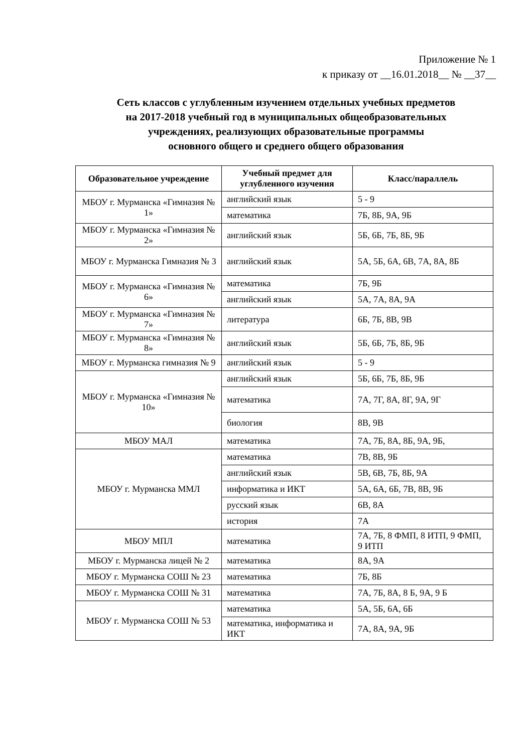Приложение № 1
к приказу от __16.01.2018__ № __37__
Сеть классов с углубленным изучением отдельных учебных предметов
на 2017-2018 учебный год в муниципальных общеобразовательных
учреждениях, реализующих образовательные программы
основного общего и среднего общего образования
| Образовательное учреждение | Учебный предмет для углубленного изучения | Класс/параллель |
| --- | --- | --- |
| МБОУ г. Мурманска «Гимназия № 1» | английский язык | 5 - 9 |
| | математика | 7Б, 8Б, 9А, 9Б |
| МБОУ г. Мурманска «Гимназия № 2» | английский язык | 5Б, 6Б, 7Б, 8Б, 9Б |
| МБОУ г. Мурманска Гимназия № 3 | английский язык | 5А, 5Б, 6А, 6В, 7А, 8А, 8Б |
| МБОУ г. Мурманска «Гимназия № 6» | математика | 7Б, 9Б |
| | английский язык | 5А, 7А, 8А, 9А |
| МБОУ г. Мурманска «Гимназия № 7» | литература | 6Б, 7Б, 8В, 9В |
| МБОУ г. Мурманска «Гимназия № 8» | английский язык | 5Б, 6Б, 7Б, 8Б, 9Б |
| МБОУ г. Мурманска гимназия № 9 | английский язык | 5 - 9 |
| МБОУ г. Мурманска «Гимназия № 10» | английский язык | 5Б, 6Б, 7Б, 8Б, 9Б |
| | математика | 7А, 7Г, 8А, 8Г, 9А, 9Г |
| | биология | 8В, 9В |
| МБОУ МАЛ | математика | 7А, 7Б, 8А, 8Б, 9А, 9Б, |
| МБОУ г. Мурманска ММЛ | математика | 7В, 8В, 9Б |
| | английский язык | 5В, 6В, 7Б, 8Б, 9А |
| | информатика и ИКТ | 5А, 6А, 6Б, 7В, 8В, 9Б |
| | русский язык | 6В, 8А |
| | история | 7А |
| МБОУ МПЛ | математика | 7А, 7Б, 8 ФМП, 8 ИТП, 9 ФМП, 9 ИТП |
| МБОУ г. Мурманска лицей № 2 | математика | 8А, 9А |
| МБОУ г. Мурманска СОШ № 23 | математика | 7Б, 8Б |
| МБОУ г. Мурманска СОШ № 31 | математика | 7А, 7Б, 8А, 8 Б, 9А, 9 Б |
| МБОУ г. Мурманска СОШ № 53 | математика | 5А, 5Б, 6А, 6Б |
| | математика, информатика и ИКТ | 7А, 8А, 9А, 9Б |